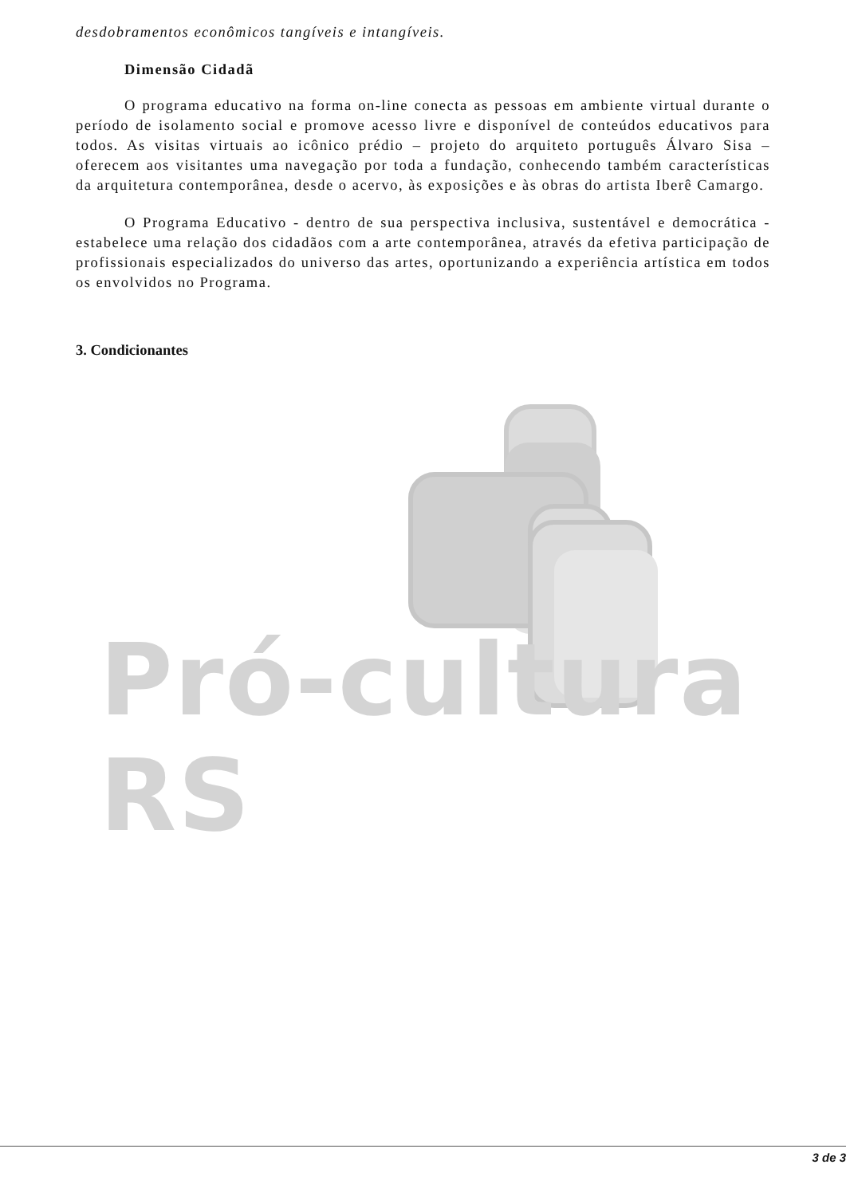Pró-cultura RS
desdobramentos econômicos tangíveis e intangíveis.
Dimensão Cidadã
O programa educativo na forma on-line conecta as pessoas em ambiente virtual durante o período de isolamento social e promove acesso livre e disponível de conteúdos educativos para todos. As visitas virtuais ao icônico prédio – projeto do arquiteto português Álvaro Sisa – oferecem aos visitantes uma navegação por toda a fundação, conhecendo também características da arquitetura contemporânea, desde o acervo, às exposições e às obras do artista Iberê Camargo.
O Programa Educativo - dentro de sua perspectiva inclusiva, sustentável e democrática - estabelece uma relação dos cidadãos com a arte contemporânea, através da efetiva participação de profissionais especializados do universo das artes, oportunizando a experiência artística em todos os envolvidos no Programa.
3. Condicionantes
3 de 3